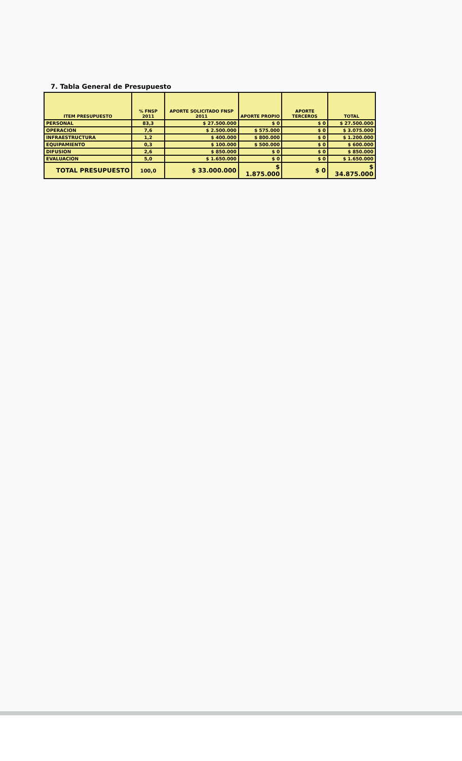7. Tabla General de Presupuesto
| ITEM PRESUPUESTO | % FNSP 2011 | APORTE SOLICITADO FNSP 2011 | APORTE PROPIO | APORTE TERCEROS | TOTAL |
| --- | --- | --- | --- | --- | --- |
| PERSONAL | 83,3 | $ 27.500.000 | $ 0 | $ 0 | $ 27.500.000 |
| OPERACION | 7,6 | $ 2.500.000 | $ 575.000 | $ 0 | $ 3.075.000 |
| INFRAESTRUCTURA | 1,2 | $ 400.000 | $ 800.000 | $ 0 | $ 1.200.000 |
| EQUIPAMIENTO | 0,3 | $ 100.000 | $ 500.000 | $ 0 | $ 600.000 |
| DIFUSION | 2,6 | $ 850.000 | $ 0 | $ 0 | $ 850.000 |
| EVALUACION | 5,0 | $ 1.650.000 | $ 0 | $ 0 | $ 1.650.000 |
| TOTAL PRESUPUESTO | 100,0 | $ 33.000.000 | $ 1.875.000 | $ 0 | $ 34.875.000 |